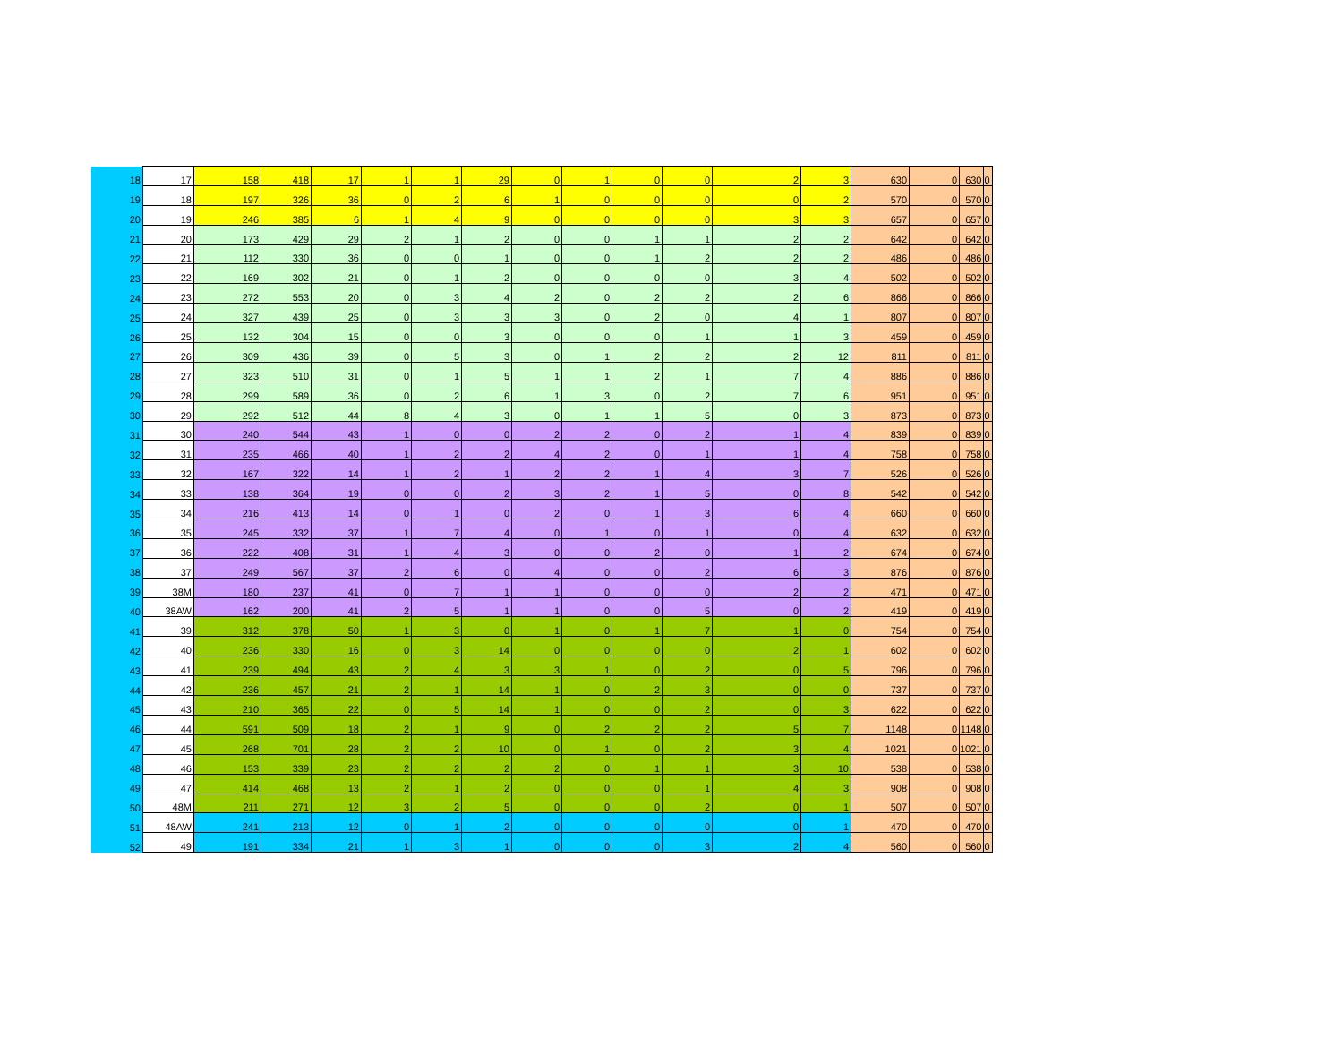| 18 | 17 | 158 | 418 | 17 | 1 | 1 | 29 | 0 | 1 | 0 | 0 | 2 | 3 | 630 | 0 | 630 | 0 |
| 19 | 18 | 197 | 326 | 36 | 0 | 2 | 6 | 1 | 0 | 0 | 0 | 0 | 2 | 570 | 0 | 570 | 0 |
| 20 | 19 | 246 | 385 | 6 | 1 | 4 | 9 | 0 | 0 | 0 | 0 | 3 | 3 | 657 | 0 | 657 | 0 |
| 21 | 20 | 173 | 429 | 29 | 2 | 1 | 2 | 0 | 0 | 1 | 1 | 2 | 2 | 642 | 0 | 642 | 0 |
| 22 | 21 | 112 | 330 | 36 | 0 | 0 | 1 | 0 | 0 | 1 | 2 | 2 | 2 | 486 | 0 | 486 | 0 |
| 23 | 22 | 169 | 302 | 21 | 0 | 1 | 2 | 0 | 0 | 0 | 0 | 3 | 4 | 502 | 0 | 502 | 0 |
| 24 | 23 | 272 | 553 | 20 | 0 | 3 | 4 | 2 | 0 | 2 | 2 | 2 | 6 | 866 | 0 | 866 | 0 |
| 25 | 24 | 327 | 439 | 25 | 0 | 3 | 3 | 3 | 0 | 2 | 0 | 4 | 1 | 807 | 0 | 807 | 0 |
| 26 | 25 | 132 | 304 | 15 | 0 | 0 | 3 | 0 | 0 | 0 | 1 | 1 | 3 | 459 | 0 | 459 | 0 |
| 27 | 26 | 309 | 436 | 39 | 0 | 5 | 3 | 0 | 1 | 2 | 2 | 2 | 12 | 811 | 0 | 811 | 0 |
| 28 | 27 | 323 | 510 | 31 | 0 | 1 | 5 | 1 | 1 | 2 | 1 | 7 | 4 | 886 | 0 | 886 | 0 |
| 29 | 28 | 299 | 589 | 36 | 0 | 2 | 6 | 1 | 3 | 0 | 2 | 7 | 6 | 951 | 0 | 951 | 0 |
| 30 | 29 | 292 | 512 | 44 | 8 | 4 | 3 | 0 | 1 | 1 | 5 | 0 | 3 | 873 | 0 | 873 | 0 |
| 31 | 30 | 240 | 544 | 43 | 1 | 0 | 0 | 2 | 2 | 0 | 2 | 1 | 4 | 839 | 0 | 839 | 0 |
| 32 | 31 | 235 | 466 | 40 | 1 | 2 | 2 | 4 | 2 | 0 | 1 | 1 | 4 | 758 | 0 | 758 | 0 |
| 33 | 32 | 167 | 322 | 14 | 1 | 2 | 1 | 2 | 2 | 1 | 4 | 3 | 7 | 526 | 0 | 526 | 0 |
| 34 | 33 | 138 | 364 | 19 | 0 | 0 | 2 | 3 | 2 | 1 | 5 | 0 | 8 | 542 | 0 | 542 | 0 |
| 35 | 34 | 216 | 413 | 14 | 0 | 1 | 0 | 2 | 0 | 1 | 3 | 6 | 4 | 660 | 0 | 660 | 0 |
| 36 | 35 | 245 | 332 | 37 | 1 | 7 | 4 | 0 | 1 | 0 | 1 | 0 | 4 | 632 | 0 | 632 | 0 |
| 37 | 36 | 222 | 408 | 31 | 1 | 4 | 3 | 0 | 0 | 2 | 0 | 1 | 2 | 674 | 0 | 674 | 0 |
| 38 | 37 | 249 | 567 | 37 | 2 | 6 | 0 | 4 | 0 | 0 | 2 | 6 | 3 | 876 | 0 | 876 | 0 |
| 39 | 38M | 180 | 237 | 41 | 0 | 7 | 1 | 1 | 0 | 0 | 0 | 2 | 2 | 471 | 0 | 471 | 0 |
| 40 | 38AW | 162 | 200 | 41 | 2 | 5 | 1 | 1 | 0 | 0 | 5 | 0 | 2 | 419 | 0 | 419 | 0 |
| 41 | 39 | 312 | 378 | 50 | 1 | 3 | 0 | 1 | 0 | 1 | 7 | 1 | 0 | 754 | 0 | 754 | 0 |
| 42 | 40 | 236 | 330 | 16 | 0 | 3 | 14 | 0 | 0 | 0 | 0 | 2 | 1 | 602 | 0 | 602 | 0 |
| 43 | 41 | 239 | 494 | 43 | 2 | 4 | 3 | 3 | 1 | 0 | 2 | 0 | 5 | 796 | 0 | 796 | 0 |
| 44 | 42 | 236 | 457 | 21 | 2 | 1 | 14 | 1 | 0 | 2 | 3 | 0 | 0 | 737 | 0 | 737 | 0 |
| 45 | 43 | 210 | 365 | 22 | 0 | 5 | 14 | 1 | 0 | 0 | 2 | 0 | 3 | 622 | 0 | 622 | 0 |
| 46 | 44 | 591 | 509 | 18 | 2 | 1 | 9 | 0 | 2 | 2 | 2 | 5 | 7 | 1148 | 0 | 1148 | 0 |
| 47 | 45 | 268 | 701 | 28 | 2 | 2 | 10 | 0 | 1 | 0 | 2 | 3 | 4 | 1021 | 0 | 1021 | 0 |
| 48 | 46 | 153 | 339 | 23 | 2 | 2 | 2 | 2 | 0 | 1 | 1 | 3 | 10 | 538 | 0 | 538 | 0 |
| 49 | 47 | 414 | 468 | 13 | 2 | 1 | 2 | 0 | 0 | 0 | 1 | 4 | 3 | 908 | 0 | 908 | 0 |
| 50 | 48M | 211 | 271 | 12 | 3 | 2 | 5 | 0 | 0 | 0 | 2 | 0 | 1 | 507 | 0 | 507 | 0 |
| 51 | 48AW | 241 | 213 | 12 | 0 | 1 | 2 | 0 | 0 | 0 | 0 | 0 | 1 | 470 | 0 | 470 | 0 |
| 52 | 49 | 191 | 334 | 21 | 1 | 3 | 1 | 0 | 0 | 0 | 3 | 2 | 4 | 560 | 0 | 560 | 0 |